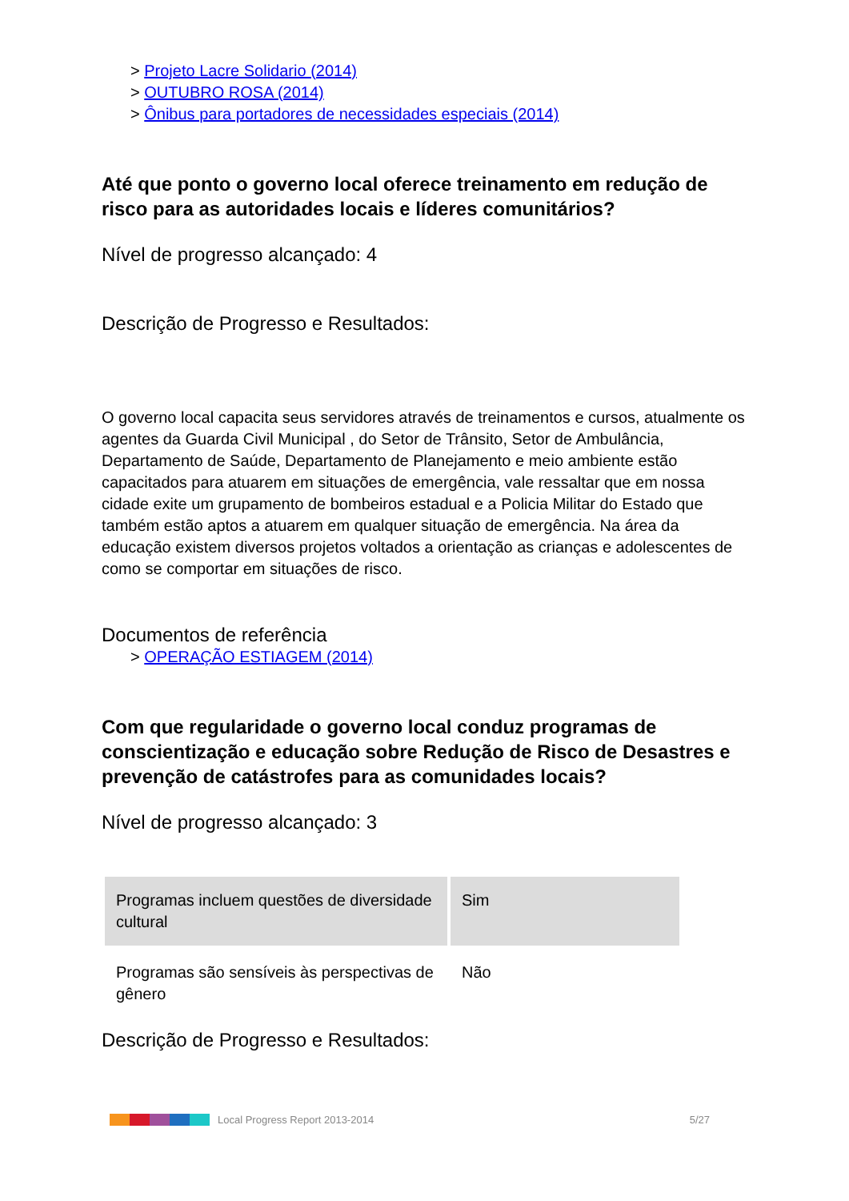> Projeto Lacre Solidario (2014)
> OUTUBRO ROSA (2014)
> Ônibus para portadores de necessidades especiais (2014)
Até que ponto o governo local oferece treinamento em redução de risco para as autoridades locais e líderes comunitários?
Nível de progresso alcançado: 4
Descrição de Progresso e Resultados:
O governo local capacita seus servidores através de treinamentos e cursos, atualmente os agentes da Guarda Civil Municipal , do Setor de Trânsito, Setor de Ambulância, Departamento de Saúde, Departamento de Planejamento e meio ambiente estão capacitados para atuarem em situações de emergência, vale ressaltar que em nossa cidade exite um grupamento de bombeiros estadual e a Policia Militar do Estado que também estão aptos a atuarem em qualquer situação de emergência. Na área da educação existem diversos projetos voltados a orientação as crianças e adolescentes de como se comportar em situações de risco.
Documentos de referência
> OPERAÇÃO ESTIAGEM (2014)
Com que regularidade o governo local conduz programas de conscientização e educação sobre Redução de Risco de Desastres e prevenção de catástrofes para as comunidades locais?
Nível de progresso alcançado: 3
| Programas incluem questões de diversidade cultural | Sim |
| Programas são sensíveis às perspectivas de gênero | Não |
Descrição de Progresso e Resultados:
Local Progress Report 2013-2014 5/27